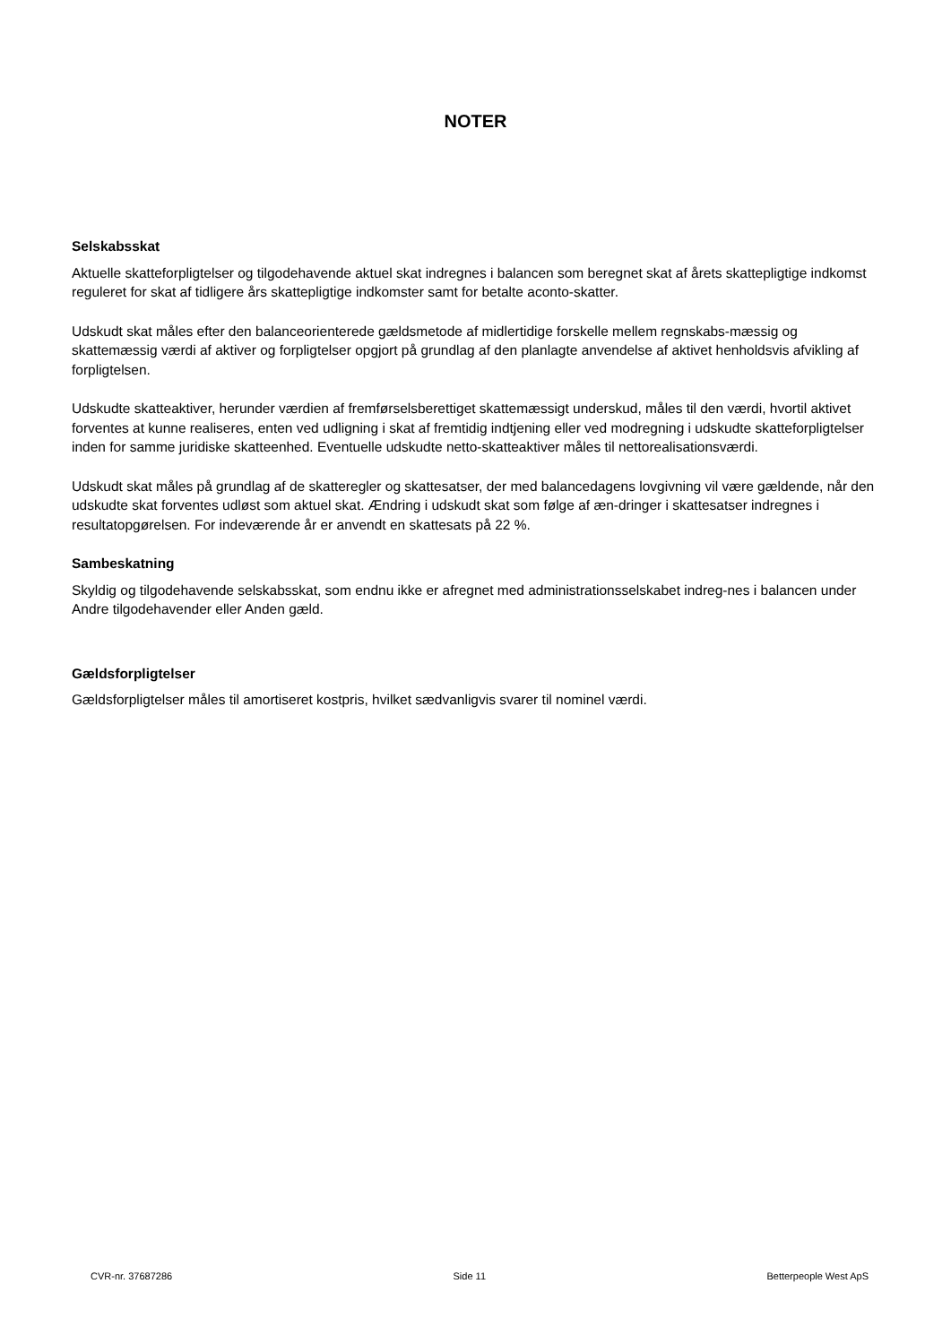NOTER
Selskabsskat
Aktuelle skatteforpligtelser og tilgodehavende aktuel skat indregnes i balancen som beregnet skat af årets skattepligtige indkomst reguleret for skat af tidligere års skattepligtige indkomster samt for betalte aconto-skatter.
Udskudt skat måles efter den balanceorienterede gældsmetode af midlertidige forskelle mellem regnskabs-mæssig og skattemæssig værdi af aktiver og forpligtelser opgjort på grundlag af den planlagte anvendelse af aktivet henholdsvis afvikling af forpligtelsen.
Udskudte skatteaktiver, herunder værdien af fremførselsberettiget skattemæssigt underskud, måles til den værdi, hvortil aktivet forventes at kunne realiseres, enten ved udligning i skat af fremtidig indtjening eller ved modregning i udskudte skatteforpligtelser inden for samme juridiske skatteenhed. Eventuelle udskudte netto-skatteaktiver måles til nettorealisationsværdi.
Udskudt skat måles på grundlag af de skatteregler og skattesatser, der med balancedagens lovgivning vil være gældende, når den udskudte skat forventes udløst som aktuel skat. Ændring i udskudt skat som følge af æn-dringer i skattesatser indregnes i resultatopgørelsen. For indeværende år er anvendt en skattesats på 22 %.
Sambeskatning
Skyldig og tilgodehavende selskabsskat, som endnu ikke er afregnet med administrationsselskabet indreg-nes i balancen under Andre tilgodehavender eller Anden gæld.
Gældsforpligtelser
Gældsforpligtelser måles til amortiseret kostpris, hvilket sædvanligvis svarer til nominel værdi.
CVR-nr. 37687286 Side 11 Betterpeople West ApS